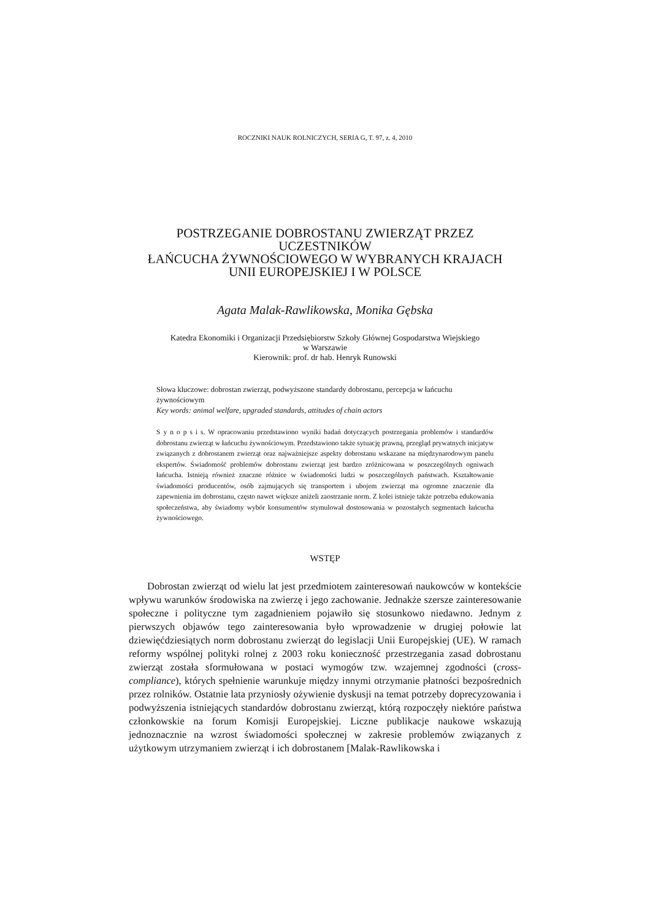ROCZNIKI NAUK ROLNICZYCH, SERIA G, T. 97, z. 4, 2010
POSTRZEGANIE DOBROSTANU ZWIERZĄT PRZEZ UCZESTNIKÓW
ŁAŃCUCHA ŻYWNOŚCIOWEGO W WYBRANYCH KRAJACH
UNII EUROPEJSKIEJ I W POLSCE
Agata Malak-Rawlikowska, Monika Gębska
Katedra Ekonomiki i Organizacji Przedsiębiorstw Szkoły Głównej Gospodarstwa Wiejskiego
w Warszawie
Kierownik: prof. dr hab. Henryk Runowski
Słowa kluczowe: dobrostan zwierząt, podwyższone standardy dobrostanu, percepcja w łańcuchu żywnościowym
Key words: animal welfare, upgraded standards, attitudes of chain actors
S y n o p s i s. W opracowaniu przedstawiono wyniki badań dotyczących postrzegania problemów i standardów dobrostanu zwierząt w łańcuchu żywnościowym. Przedstawiono także sytuację prawną, przegląd prywatnych inicjatyw związanych z dobrostanem zwierząt oraz najważniejsze aspekty dobrostanu wskazane na międzynarodowym panelu ekspertów. Świadomość problemów dobrostanu zwierząt jest bardzo zróżnicowana w poszczególnych ogniwach łańcucha. Istnieją również znaczne różnice w świadomości ludzi w poszczególnych państwach. Kształtowanie świadomości producentów, osób zajmujących się transportem i ubojem zwierząt ma ogromne znaczenie dla zapewnienia im dobrostanu, często nawet większe aniżeli zaostrzanie norm. Z kolei istnieje także potrzeba edukowania społeczeństwa, aby świadomy wybór konsumentów stymulował dostosowania w pozostałych segmentach łańcucha żywnościowego.
WSTĘP
Dobrostan zwierząt od wielu lat jest przedmiotem zainteresowań naukowców w kontekście wpływu warunków środowiska na zwierzę i jego zachowanie. Jednakże szersze zainteresowanie społeczne i polityczne tym zagadnieniem pojawiło się stosunkowo niedawno. Jednym z pierwszych objawów tego zainteresowania było wprowadzenie w drugiej połowie lat dziewięćdziesiątych norm dobrostanu zwierząt do legislacji Unii Europejskiej (UE). W ramach reformy wspólnej polityki rolnej z 2003 roku konieczność przestrzegania zasad dobrostanu zwierząt została sformułowana w postaci wymogów tzw. wzajemnej zgodności (cross-compliance), których spełnienie warunkuje między innymi otrzymanie płatności bezpośrednich przez rolników. Ostatnie lata przyniosły ożywienie dyskusji na temat potrzeby doprecyzowania i podwyższenia istniejących standardów dobrostanu zwierząt, którą rozpoczęły niektóre państwa członkowskie na forum Komisji Europejskiej. Liczne publikacje naukowe wskazują jednoznacznie na wzrost świadomości społecznej w zakresie problemów związanych z użytkowym utrzymaniem zwierząt i ich dobrostanem [Malak-Rawlikowska i